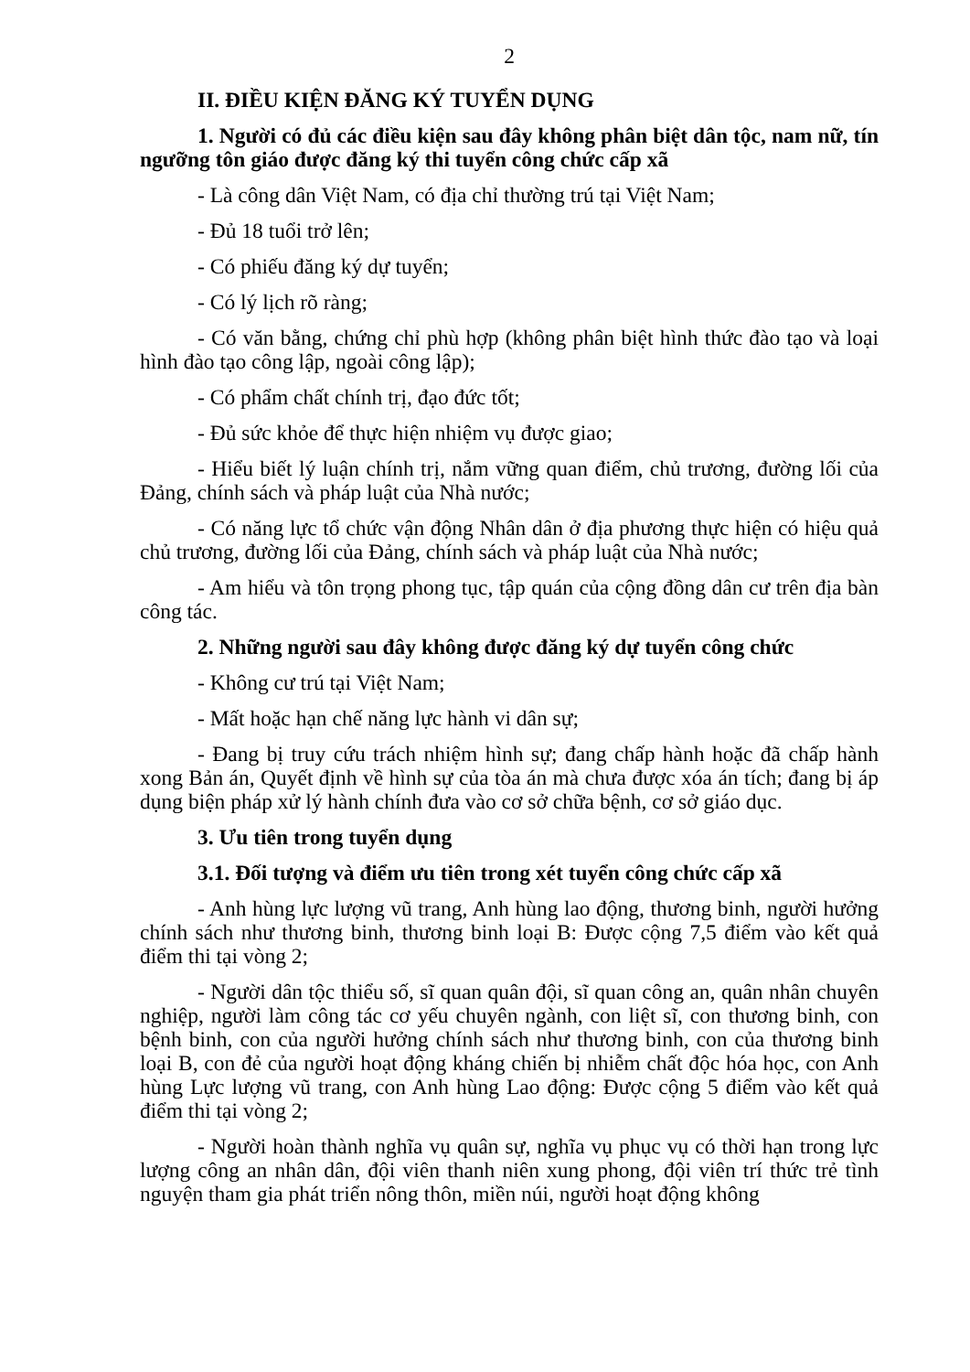2
II. ĐIỀU KIỆN ĐĂNG KÝ TUYỂN DỤNG
1. Người có đủ các điều kiện sau đây không phân biệt dân tộc, nam nữ, tín ngưỡng tôn giáo được đăng ký thi tuyển công chức cấp xã
- Là công dân Việt Nam, có địa chỉ thường trú tại Việt Nam;
- Đủ 18 tuổi trở lên;
- Có phiếu đăng ký dự tuyển;
- Có lý lịch rõ ràng;
- Có văn bằng, chứng chỉ phù hợp (không phân biệt hình thức đào tạo và loại hình đào tạo công lập, ngoài công lập);
- Có phẩm chất chính trị, đạo đức tốt;
- Đủ sức khỏe để thực hiện nhiệm vụ được giao;
- Hiểu biết lý luận chính trị, nắm vững quan điểm, chủ trương, đường lối của Đảng, chính sách và pháp luật của Nhà nước;
- Có năng lực tổ chức vận động Nhân dân ở địa phương thực hiện có hiệu quả chủ trương, đường lối của Đảng, chính sách và pháp luật của Nhà nước;
- Am hiểu và tôn trọng phong tục, tập quán của cộng đồng dân cư trên địa bàn công tác.
2. Những người sau đây không được đăng ký dự tuyển công chức
- Không cư trú tại Việt Nam;
- Mất hoặc hạn chế năng lực hành vi dân sự;
- Đang bị truy cứu trách nhiệm hình sự; đang chấp hành hoặc đã chấp hành xong Bản án, Quyết định về hình sự của tòa án mà chưa được xóa án tích; đang bị áp dụng biện pháp xử lý hành chính đưa vào cơ sở chữa bệnh, cơ sở giáo dục.
3. Ưu tiên trong tuyển dụng
3.1. Đối tượng và điểm ưu tiên trong xét tuyển công chức cấp xã
- Anh hùng lực lượng vũ trang, Anh hùng lao động, thương binh, người hưởng chính sách như thương binh, thương binh loại B: Được cộng 7,5 điểm vào kết quả điểm thi tại vòng 2;
- Người dân tộc thiểu số, sĩ quan quân đội, sĩ quan công an, quân nhân chuyên nghiệp, người làm công tác cơ yếu chuyên ngành, con liệt sĩ, con thương binh, con bệnh binh, con của người hưởng chính sách như thương binh, con của thương binh loại B, con đẻ của người hoạt động kháng chiến bị nhiễm chất độc hóa học, con Anh hùng Lực lượng vũ trang, con Anh hùng Lao động: Được cộng 5 điểm vào kết quả điểm thi tại vòng 2;
- Người hoàn thành nghĩa vụ quân sự, nghĩa vụ phục vụ có thời hạn trong lực lượng công an nhân dân, đội viên thanh niên xung phong, đội viên trí thức trẻ tình nguyện tham gia phát triển nông thôn, miền núi, người hoạt động không